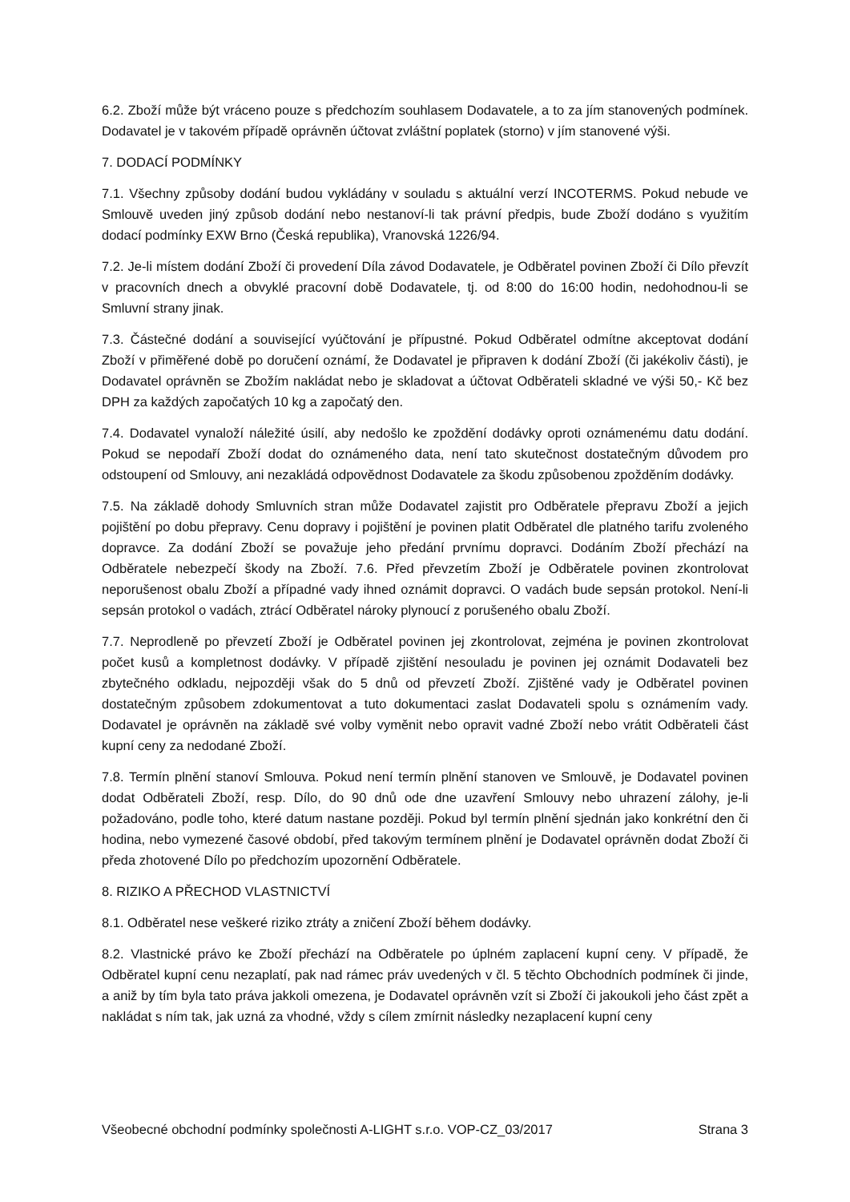6.2. Zboží může být vráceno pouze s předchozím souhlasem Dodavatele, a to za jím stanovených podmínek. Dodavatel je v takovém případě oprávněn účtovat zvláštní poplatek (storno) v jím stanovené výši.
7. DODACÍ PODMÍNKY
7.1. Všechny způsoby dodání budou vykládány v souladu s aktuální verzí INCOTERMS. Pokud nebude ve Smlouvě uveden jiný způsob dodání nebo nestanoví-li tak právní předpis, bude Zboží dodáno s využitím dodací podmínky EXW Brno (Česká republika), Vranovská 1226/94.
7.2. Je-li místem dodání Zboží či provedení Díla závod Dodavatele, je Odběratel povinen Zboží či Dílo převzít v pracovních dnech a obvyklé pracovní době Dodavatele, tj. od 8:00 do 16:00 hodin, nedohodnou-li se Smluvní strany jinak.
7.3. Částečné dodání a související vyúčtování je přípustné. Pokud Odběratel odmítne akceptovat dodání Zboží v přiměřené době po doručení oznámí, že Dodavatel je připraven k dodání Zboží (či jakékoliv části), je Dodavatel oprávněn se Zbožím nakládat nebo je skladovat a účtovat Odběrateli skladné ve výši 50,- Kč bez DPH za každých započatých 10 kg a započatý den.
7.4. Dodavatel vynaloží náležité úsilí, aby nedošlo ke zpoždění dodávky oproti oznámenému datu dodání. Pokud se nepodaří Zboží dodat do oznámeného data, není tato skutečnost dostatečným důvodem pro odstoupení od Smlouvy, ani nezakládá odpovědnost Dodavatele za škodu způsobenou zpožděním dodávky.
7.5. Na základě dohody Smluvních stran může Dodavatel zajistit pro Odběratele přepravu Zboží a jejich pojištění po dobu přepravy. Cenu dopravy i pojištění je povinen platit Odběratel dle platného tarifu zvoleného dopravce. Za dodání Zboží se považuje jeho předání prvnímu dopravci. Dodáním Zboží přechází na Odběratele nebezpečí škody na Zboží. 7.6. Před převzetím Zboží je Odběratele povinen zkontrolovat neporušenost obalu Zboží a případné vady ihned oznámit dopravci. O vadách bude sepsán protokol. Není-li sepsán protokol o vadách, ztrácí Odběratel nároky plynoucí z porušeného obalu Zboží.
7.7. Neprodleně po převzetí Zboží je Odběratel povinen jej zkontrolovat, zejména je povinen zkontrolovat počet kusů a kompletnost dodávky. V případě zjištění nesouladu je povinen jej oznámit Dodavateli bez zbytečného odkladu, nejpozději však do 5 dnů od převzetí Zboží. Zjištěné vady je Odběratel povinen dostatečným způsobem zdokumentovat a tuto dokumentaci zaslat Dodavateli spolu s oznámením vady. Dodavatel je oprávněn na základě své volby vyměnit nebo opravit vadné Zboží nebo vrátit Odběrateli část kupní ceny za nedodané Zboží.
7.8. Termín plnění stanoví Smlouva. Pokud není termín plnění stanoven ve Smlouvě, je Dodavatel povinen dodat Odběrateli Zboží, resp. Dílo, do 90 dnů ode dne uzavření Smlouvy nebo uhrazení zálohy, je-li požadováno, podle toho, které datum nastane později. Pokud byl termín plnění sjednán jako konkrétní den či hodina, nebo vymezené časové období, před takovým termínem plnění je Dodavatel oprávněn dodat Zboží či předa zhotovené Dílo po předchozím upozornění Odběratele.
8. RIZIKO A PŘECHOD VLASTNICTVÍ
8.1. Odběratel nese veškeré riziko ztráty a zničení Zboží během dodávky.
8.2. Vlastnické právo ke Zboží přechází na Odběratele po úplném zaplacení kupní ceny. V případě, že Odběratel kupní cenu nezaplatí, pak nad rámec práv uvedených v čl. 5 těchto Obchodních podmínek či jinde, a aniž by tím byla tato práva jakkoli omezena, je Dodavatel oprávněn vzít si Zboží či jakoukoli jeho část zpět a nakládat s ním tak, jak uzná za vhodné, vždy s cílem zmírnit následky nezaplacení kupní ceny
Všeobecné obchodní podmínky společnosti A-LIGHT s.r.o. VOP-CZ_03/2017 Strana 3